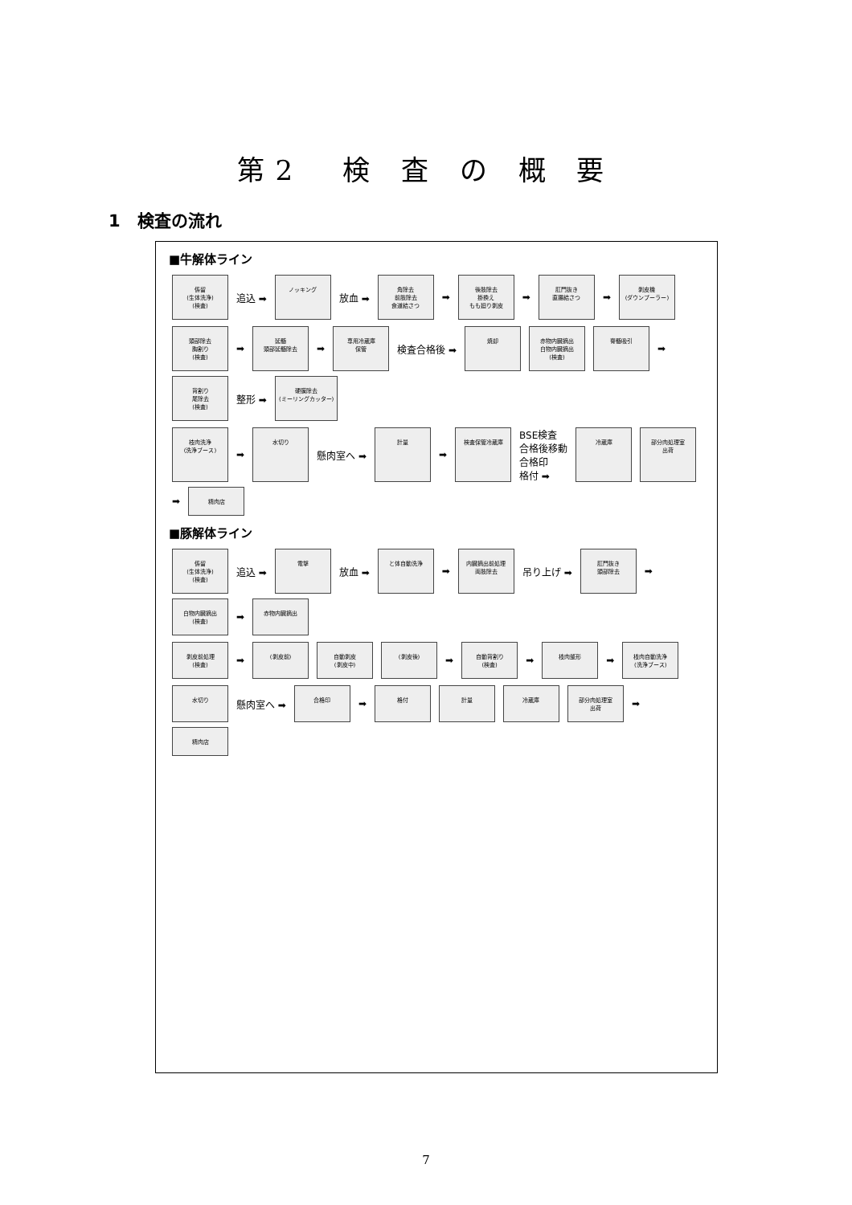第2　検 査 の 概 要
1　検査の流れ
■牛解体ライン
係留
(生体洗浄)
(検査)
追込 ➡
ノッキング
放血 ➡
角除去
前肢除去
食道結さつ
➡
後肢除去
掛換え
もも廻り剥皮
➡
肛門抜き
直腸結さつ
➡
剥皮機
(ダウンプーラー)
頭部除去
胸割り
(検査)
➡
延髄
頭部延髄除去
➡
専用冷蔵庫
保管
検査合格後 ➡
焼却
赤物内臓摘出
白物内臓摘出
(検査)
脊髄吸引
➡
背割り
尾除去
(検査)
整形 ➡
硬膜除去
(ミーリングカッター)
枝肉洗浄
(洗浄ブース)
➡
水切り
懸肉室へ ➡
計量
➡
検査保管冷蔵庫
BSE検査
合格後移動
合格印
格付 ➡
冷蔵庫
部分肉処理室
出荷
➡
精肉店
■豚解体ライン
係留
(生体洗浄)
(検査)
追込 ➡
電撃
放血 ➡
と体自動洗浄
➡
内臓摘出前処理
両肢除去
吊り上げ ➡
肛門抜き
頭部除去
➡
白物内臓摘出
(検査)
➡
赤物内臓摘出
剥皮前処理
(検査)
➡
(剥皮前)
自動剥皮
(剥皮中)
(剥皮後)
➡
自動背割り
(検査)
➡
枝肉整形
➡
枝肉自動洗浄
(洗浄ブース)
水切り
懸肉室へ ➡
合格印
➡
格付
計量
冷蔵庫
部分肉処理室
出荷
➡
精肉店
7